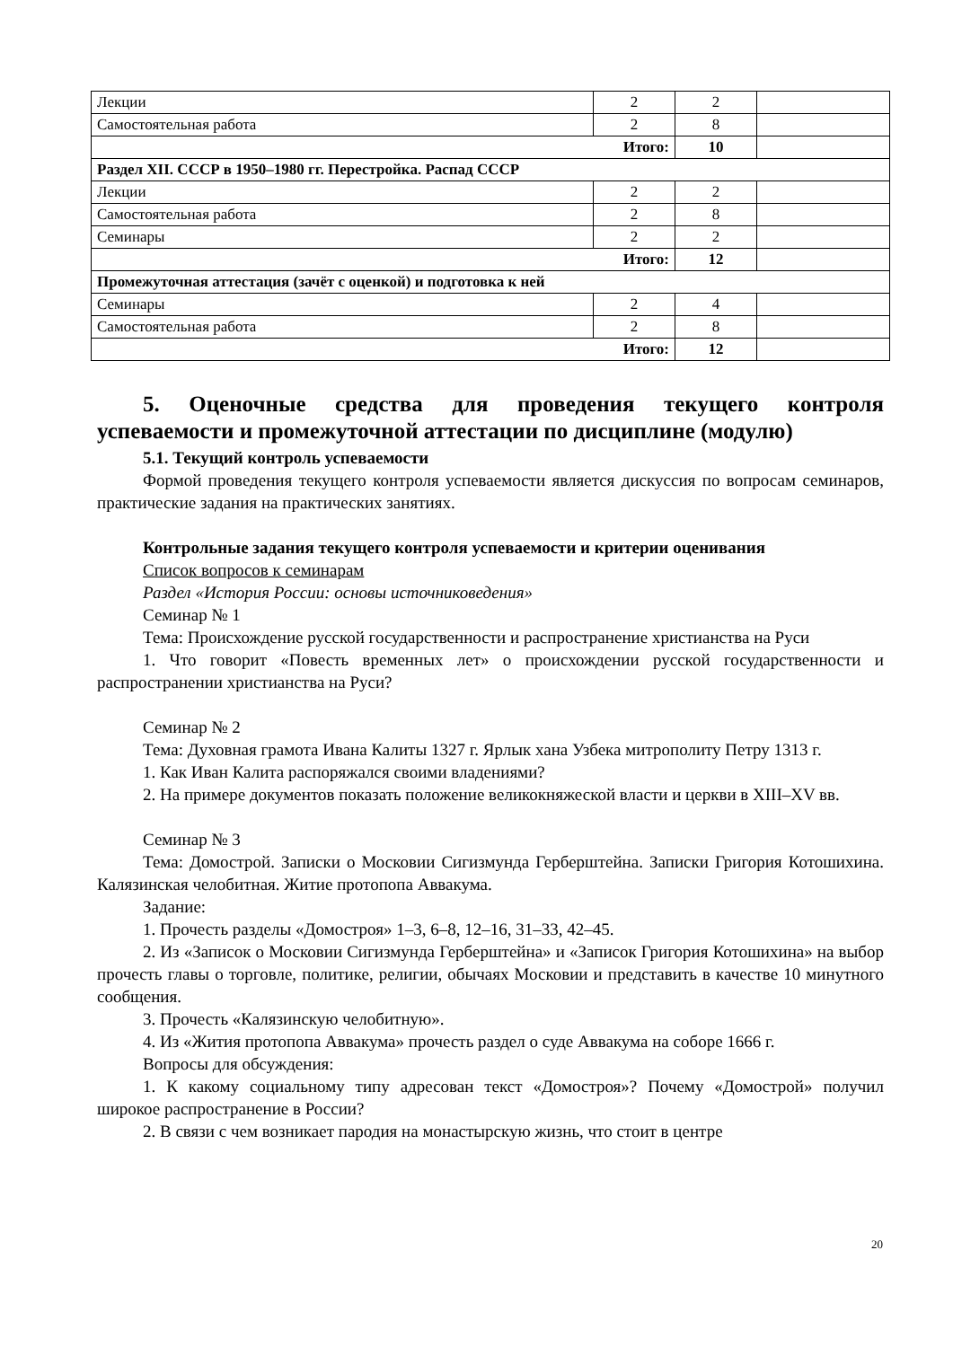| Лекции | 2 | 2 | |
| Самостоятельная работа | 2 | 8 | |
| Итого: | | 10 | |
| Раздел XII. СССР в 1950–1980 гг. Перестройка. Распад СССР | | | |
| Лекции | 2 | 2 | |
| Самостоятельная работа | 2 | 8 | |
| Семинары | 2 | 2 | |
| Итого: | | 12 | |
| Промежуточная аттестация (зачёт с оценкой) и подготовка к ней | | | |
| Семинары | 2 | 4 | |
| Самостоятельная работа | 2 | 8 | |
| Итого: | | 12 | |
5. Оценочные средства для проведения текущего контроля успеваемости и промежуточной аттестации по дисциплине (модулю)
5.1. Текущий контроль успеваемости
Формой проведения текущего контроля успеваемости является дискуссия по вопросам семинаров, практические задания на практических занятиях.
Контрольные задания текущего контроля успеваемости и критерии оценивания
Список вопросов к семинарам
Раздел «История России: основы источниковедения»
Семинар № 1
Тема: Происхождение русской государственности и распространение христианства на Руси
1. Что говорит «Повесть временных лет» о происхождении русской государственности и распространении христианства на Руси?
Семинар № 2
Тема: Духовная грамота Ивана Калиты 1327 г. Ярлык хана Узбека митрополиту Петру 1313 г.
1. Как Иван Калита распоряжался своими владениями?
2. На примере документов показать положение великокняжеской власти и церкви в XIII–XV вв.
Семинар № 3
Тема: Домострой. Записки о Московии Сигизмунда Герберштейна. Записки Григория Котошихина. Калязинская челобитная. Житие протопопа Аввакума.
Задание:
1. Прочесть разделы «Домостроя» 1–3, 6–8, 12–16, 31–33, 42–45.
2. Из «Записок о Московии Сигизмунда Герберштейна» и «Записок Григория Котошихина» на выбор прочесть главы о торговле, политике, религии, обычаях Московии и представить в качестве 10 минутного сообщения.
3. Прочесть «Калязинскую челобитную».
4. Из «Жития протопопа Аввакума» прочесть раздел о суде Аввакума на соборе 1666 г.
Вопросы для обсуждения:
1. К какому социальному типу адресован текст «Домостроя»? Почему «Домострой» получил широкое распространение в России?
2. В связи с чем возникает пародия на монастырскую жизнь, что стоит в центре
20